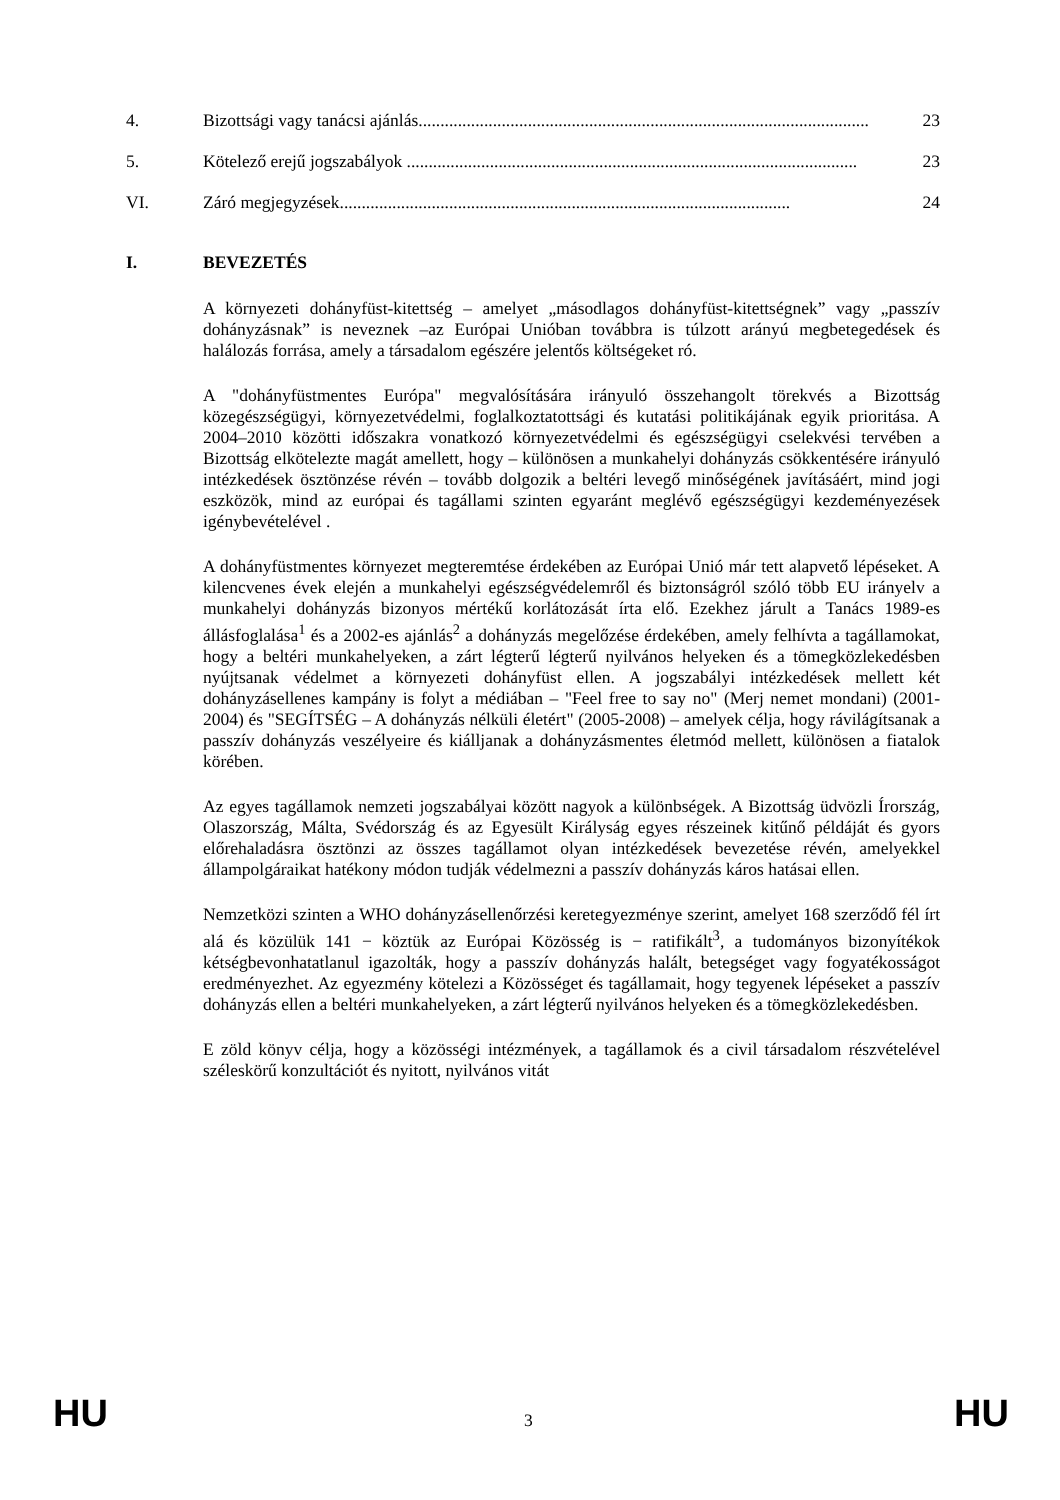4. Bizottsági vagy tanácsi ajánlás....................................................................................................... 23
5. Kötelező erejű jogszabályok ....................................................................................................... 23
VI. Záró megjegyzések....................................................................................................... 24
I. BEVEZETÉS
A környezeti dohányfüst-kitettség – amelyet „másodlagos dohányfüst-kitettségnek” vagy „passzív dohányzásnak” is neveznek –az Európai Unióban továbbra is túlzott arányú megbetegedések és halálozás forrása, amely a társadalom egészére jelentős költségeket ró.
A "dohányfüstmentes Európa" megvalósítására irányuló összehangolt törekvés a Bizottság közegészségügyi, környezetvédelmi, foglalkoztatottsági és kutatási politikájának egyik prioritása. A 2004–2010 közötti időszakra vonatkozó környezetvédelmi és egészségügyi cselekvési tervében a Bizottság elkötelezte magát amellett, hogy – különösen a munkahelyi dohányzás csökkentésére irányuló intézkedések ösztönzése révén – tovább dolgozik a beltéri levegő minőségének javításáért, mind jogi eszközök, mind az európai és tagállami szinten egyaránt meglévő egészségügyi kezdeményezések igénybevételével .
A dohányfüstmentes környezet megteremtése érdekében az Európai Unió már tett alapvető lépéseket. A kilencvenes évek elején a munkahelyi egészségvédelemről és biztonságról szóló több EU irányelv a munkahelyi dohányzás bizonyos mértékű korlátozását írta elő. Ezekhez járult a Tanács 1989-es állásfoglalása<sup>1</sup> és a 2002-es ajánlás<sup>2</sup> a dohányzás megelőzése érdekében, amely felhívta a tagállamokat, hogy a beltéri munkahelyeken, a zárt légterű légterű nyilvános helyeken és a tömegközlekedésben nyújtsanak védelmet a környezeti dohányfüst ellen. A jogszabályi intézkedések mellett két dohányzásellenes kampány is folyt a médiában – "Feel free to say no" (Merj nemet mondani) (2001-2004) és "SEGÍTSÉG – A dohányzás nélküli életért" (2005-2008) – amelyek célja, hogy rávilágítsanak a passzív dohányzás veszélyeire és kiálljanak a dohányzásmentes életmód mellett, különösen a fiatalok körében.
Az egyes tagállamok nemzeti jogszabályai között nagyok a különbségek. A Bizottság üdvözli Írország, Olaszország, Málta, Svédország és az Egyesült Királyság egyes részeinek kitűnő példáját és gyors előrehaladásra ösztönzi az összes tagállamot olyan intézkedések bevezetése révén, amelyekkel állampolgáraikat hatékony módon tudják védelmezni a passzív dohányzás káros hatásai ellen.
Nemzetközi szinten a WHO dohányzásellenőrzési keretegyezménye szerint, amelyet 168 szerződő fél írt alá és közülük 141 − köztük az Európai Közösség is − ratifikált<sup>3</sup>, a tudományos bizonyítékok kétségbevonhatatlanul igazolták, hogy a passzív dohányzás halált, betegséget vagy fogyatékosságot eredményezhet. Az egyezmény kötelezi a Közösséget és tagállamait, hogy tegyenek lépéseket a passzív dohányzás ellen a beltéri munkahelyeken, a zárt légterű nyilvános helyeken és a tömegközlekedésben.
E zöld könyv célja, hogy a közösségi intézmények, a tagállamok és a civil társadalom részvételével széleskörű konzultációt és nyitott, nyilvános vitát
HU 3 HU